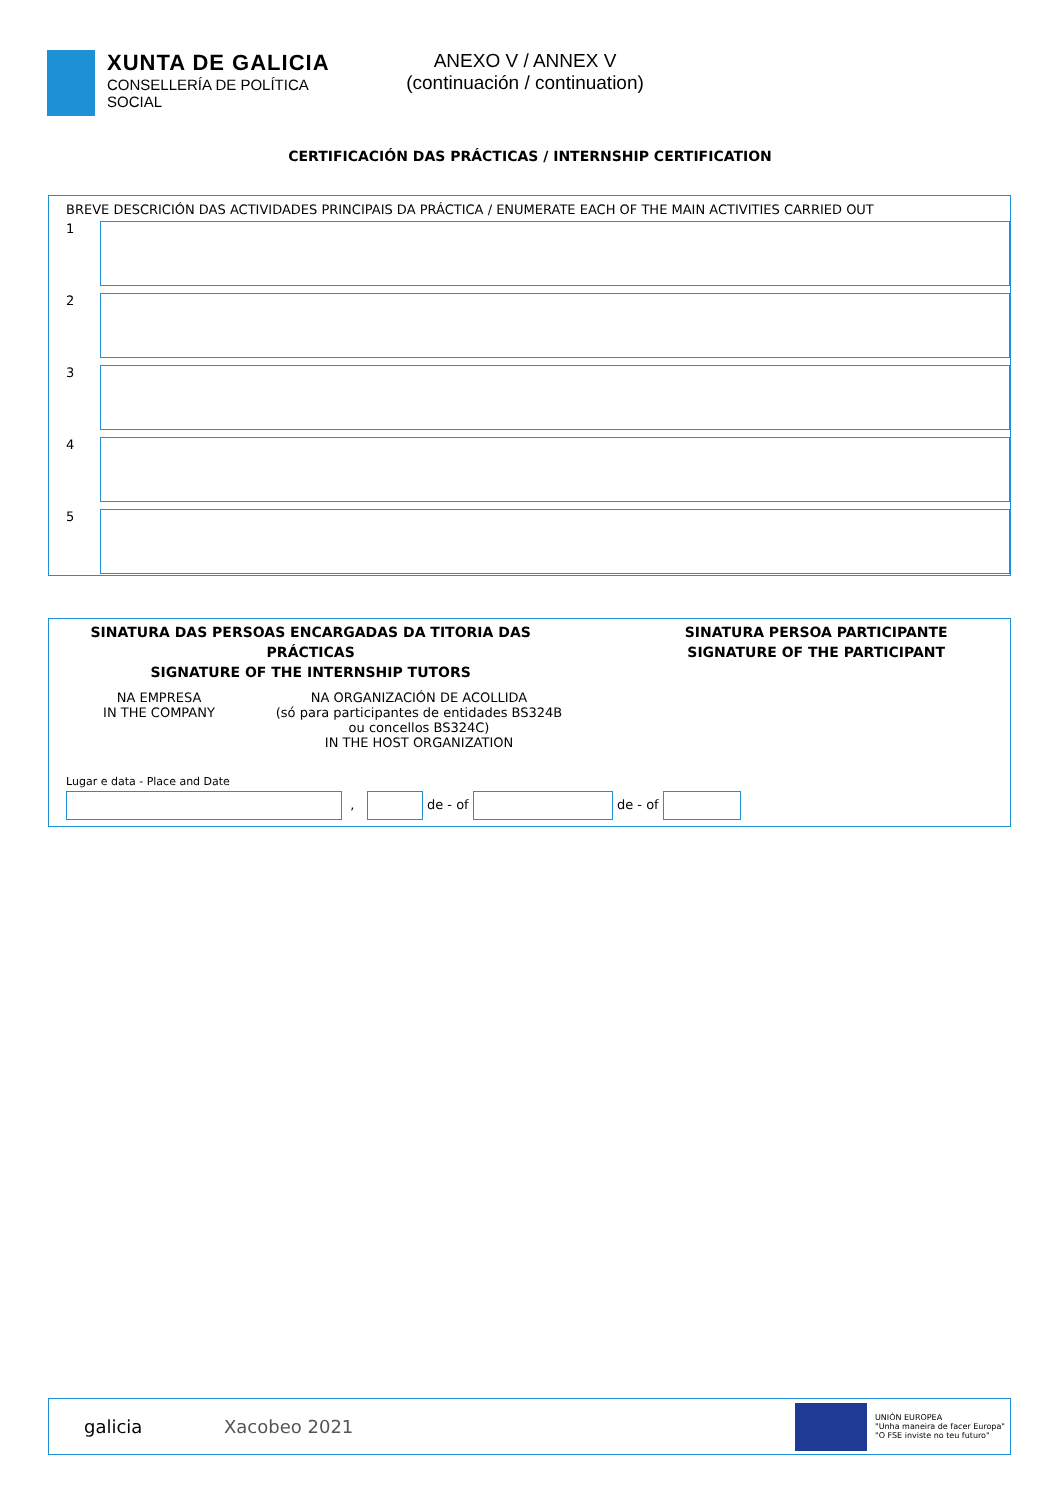XUNTA DE GALICIA
CONSELLERÍA DE POLÍTICA
SOCIAL
ANEXO V / ANNEX V
(continuación / continuation)
CERTIFICACIÓN DAS PRÁCTICAS / INTERNSHIP CERTIFICATION
BREVE DESCRICIÓN DAS ACTIVIDADES PRINCIPAIS DA PRÁCTICA / ENUMERATE EACH OF THE MAIN ACTIVITIES CARRIED OUT
1
2
3
4
5
SINATURA DAS PERSOAS ENCARGADAS DA TITORIA DAS PRÁCTICAS
SIGNATURE OF THE INTERNSHIP TUTORS
NA EMPRESA
IN THE COMPANY
NA ORGANIZACIÓN DE ACOLLIDA
(só para participantes de entidades BS324B ou concellos BS324C)
IN THE HOST ORGANIZATION
SINATURA PERSOA PARTICIPANTE
SIGNATURE OF THE PARTICIPANT
Lugar e data - Place and Date
, de - of de - of
galicia Xacobeo 2021 UNIÓN EUROPEA
"Unha maneira de facer Europa"
"O FSE inviste no teu futuro"